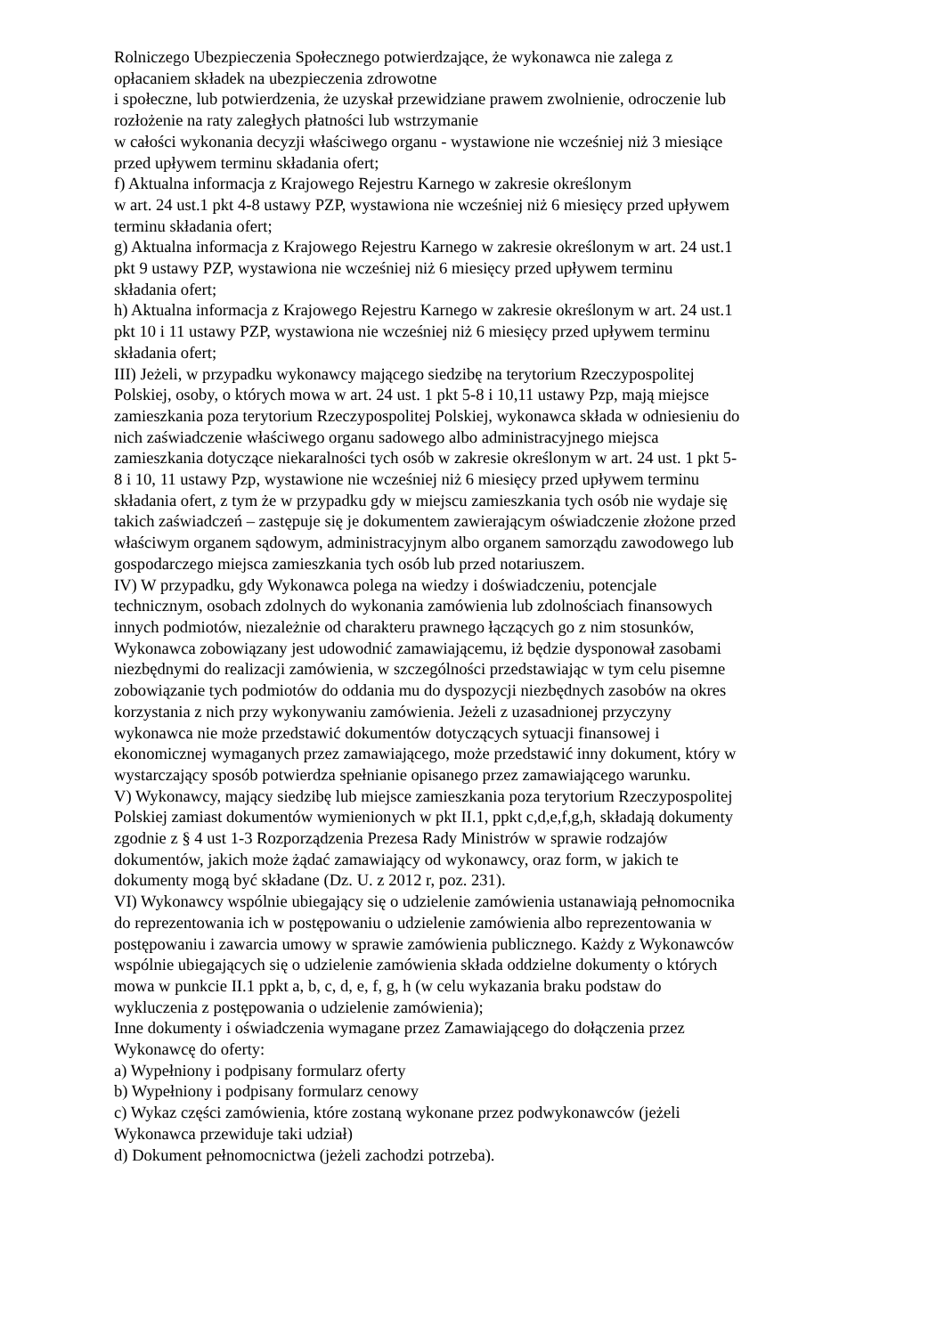Rolniczego Ubezpieczenia Społecznego potwierdzające, że wykonawca nie zalega z
opłacaniem składek na ubezpieczenia zdrowotne
i społeczne, lub potwierdzenia, że uzyskał przewidziane prawem zwolnienie, odroczenie lub
rozłożenie na raty zaległych płatności lub wstrzymanie
w całości wykonania decyzji właściwego organu - wystawione nie wcześniej niż 3 miesiące
przed upływem terminu składania ofert;
f) Aktualna informacja z Krajowego Rejestru Karnego w zakresie określonym
w art. 24 ust.1 pkt 4-8 ustawy PZP, wystawiona nie wcześniej niż 6 miesięcy przed upływem
terminu składania ofert;
g) Aktualna informacja z Krajowego Rejestru Karnego w zakresie określonym w art. 24 ust.1
pkt 9 ustawy PZP, wystawiona nie wcześniej niż 6 miesięcy przed upływem terminu
składania ofert;
h) Aktualna informacja z Krajowego Rejestru Karnego w zakresie określonym w art. 24 ust.1
pkt 10 i 11 ustawy PZP, wystawiona nie wcześniej niż 6 miesięcy przed upływem terminu
składania ofert;
III) Jeżeli, w przypadku wykonawcy mającego siedzibę na terytorium Rzeczypospolitej
Polskiej, osoby, o których mowa w art. 24 ust. 1 pkt 5-8 i 10,11 ustawy Pzp, mają miejsce
zamieszkania poza terytorium Rzeczypospolitej Polskiej, wykonawca składa w odniesieniu do
nich zaświadczenie właściwego organu sadowego albo administracyjnego miejsca
zamieszkania dotyczące niekaralności tych osób w zakresie określonym w art. 24 ust. 1 pkt 5-
8 i 10, 11 ustawy Pzp, wystawione nie wcześniej niż 6 miesięcy przed upływem terminu
składania ofert, z tym że w przypadku gdy w miejscu zamieszkania tych osób nie wydaje się
takich zaświadczeń – zastępuje się je dokumentem zawierającym oświadczenie złożone przed
właściwym organem sądowym, administracyjnym albo organem samorządu zawodowego lub
gospodarczego miejsca zamieszkania tych osób lub przed notariuszem.
IV) W przypadku, gdy Wykonawca polega na wiedzy i doświadczeniu, potencjale
technicznym, osobach zdolnych do wykonania zamówienia lub zdolnościach finansowych
innych podmiotów, niezależnie od charakteru prawnego łączących go z nim stosunków,
Wykonawca zobowiązany jest udowodnić zamawiającemu, iż będzie dysponował zasobami
niezbędnymi do realizacji zamówienia, w szczególności przedstawiając w tym celu pisemne
zobowiązanie tych podmiotów do oddania mu do dyspozycji niezbędnych zasobów na okres
korzystania z nich przy wykonywaniu zamówienia. Jeżeli z uzasadnionej przyczyny
wykonawca nie może przedstawić dokumentów dotyczących sytuacji finansowej i
ekonomicznej wymaganych przez zamawiającego, może przedstawić inny dokument, który w
wystarczający sposób potwierdza spełnianie opisanego przez zamawiającego warunku.
V) Wykonawcy, mający siedzibę lub miejsce zamieszkania poza terytorium Rzeczypospolitej
Polskiej zamiast dokumentów wymienionych w pkt II.1, ppkt c,d,e,f,g,h, składają dokumenty
zgodnie z § 4 ust 1-3 Rozporządzenia Prezesa Rady Ministrów w sprawie rodzajów
dokumentów, jakich może żądać zamawiający od wykonawcy, oraz form, w jakich te
dokumenty mogą być składane (Dz. U. z 2012 r, poz. 231).
VI) Wykonawcy wspólnie ubiegający się o udzielenie zamówienia ustanawiają pełnomocnika
do reprezentowania ich w postępowaniu o udzielenie zamówienia albo reprezentowania w
postępowaniu i zawarcia umowy w sprawie zamówienia publicznego. Każdy z Wykonawców
wspólnie ubiegających się o udzielenie zamówienia składa oddzielne dokumenty o których
mowa w punkcie II.1 ppkt a, b, c, d, e, f, g, h (w celu wykazania braku podstaw do
wykluczenia z postępowania o udzielenie zamówienia);
Inne dokumenty i oświadczenia wymagane przez Zamawiającego do dołączenia przez
Wykonawcę do oferty:
a) Wypełniony i podpisany formularz oferty
b) Wypełniony i podpisany formularz cenowy
c) Wykaz części zamówienia, które zostaną wykonane przez podwykonawców (jeżeli
Wykonawca przewiduje taki udział)
d) Dokument pełnomocnictwa (jeżeli zachodzi potrzeba).